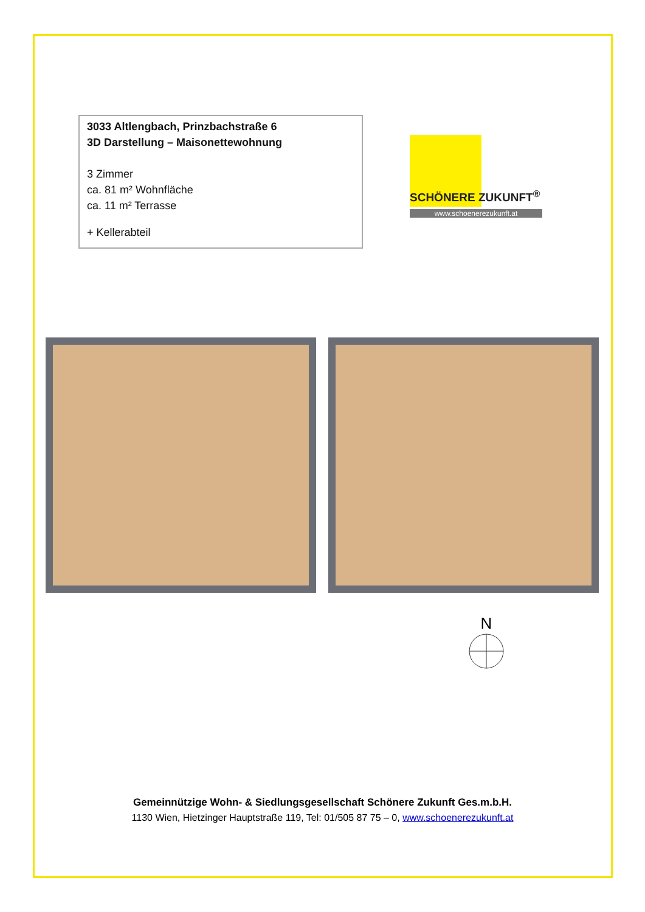3033 Altlengbach, Prinzbachstraße 6
3D Darstellung – Maisonettewohnung
3 Zimmer
ca. 81 m² Wohnfläche
ca. 11 m² Terrasse
+ Kellerabteil
SCHÖNERE ZUKUNFT<sup>®</sup>
www.schoenerezukunft.at
N
Gemeinnützige Wohn- & Siedlungsgesellschaft Schönere Zukunft Ges.m.b.H.
1130 Wien, Hietzinger Hauptstraße 119, Tel: 01/505 87 75 – 0, www.schoenerezukunft.at